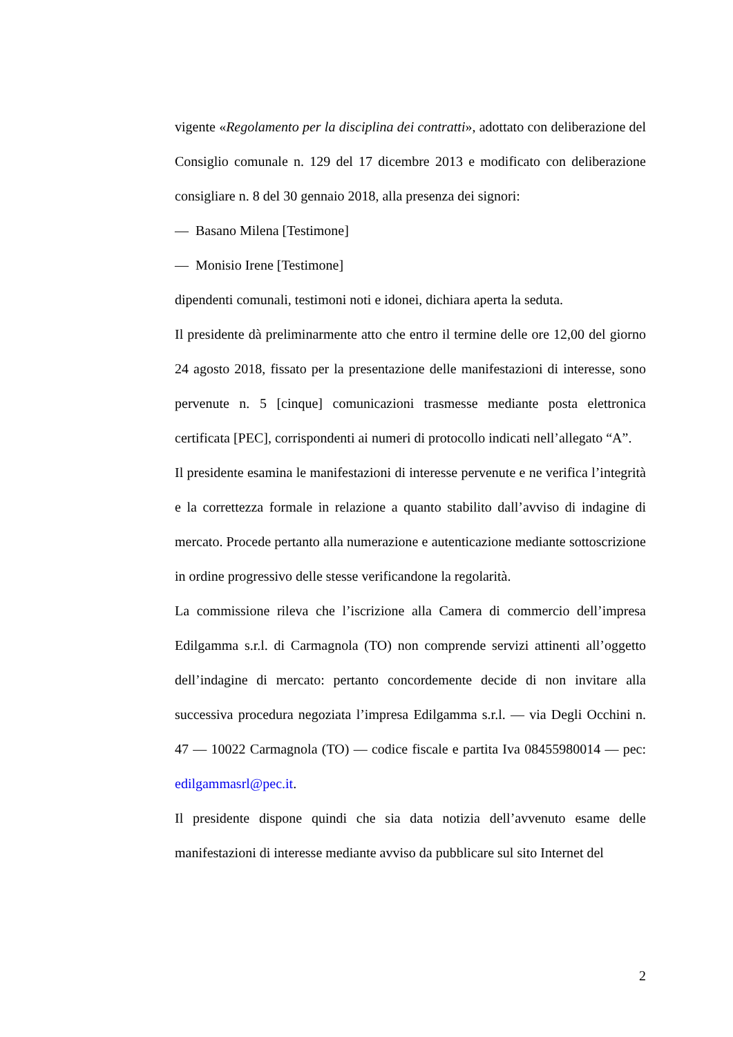vigente «Regolamento per la disciplina dei contratti», adottato con deliberazione del Consiglio comunale n. 129 del 17 dicembre 2013 e modificato con deliberazione consigliare n. 8 del 30 gennaio 2018, alla presenza dei signori:
— Basano Milena [Testimone]
— Monisio Irene [Testimone]
dipendenti comunali, testimoni noti e idonei, dichiara aperta la seduta.
Il presidente dà preliminarmente atto che entro il termine delle ore 12,00 del giorno 24 agosto 2018, fissato per la presentazione delle manifestazioni di interesse, sono pervenute n. 5 [cinque] comunicazioni trasmesse mediante posta elettronica certificata [PEC], corrispondenti ai numeri di protocollo indicati nell’allegato “A”.
Il presidente esamina le manifestazioni di interesse pervenute e ne verifica l’integrità e la correttezza formale in relazione a quanto stabilito dall’avviso di indagine di mercato. Procede pertanto alla numerazione e autenticazione mediante sottoscrizione in ordine progressivo delle stesse verificandone la regolarità.
La commissione rileva che l’iscrizione alla Camera di commercio dell’impresa Edilgamma s.r.l. di Carmagnola (TO) non comprende servizi attinenti all’oggetto dell’indagine di mercato: pertanto concordemente decide di non invitare alla successiva procedura negoziata l’impresa Edilgamma s.r.l. — via Degli Occhini n. 47 — 10022 Carmagnola (TO) — codice fiscale e partita Iva 08455980014 — pec: edilgammasrl@pec.it.
Il presidente dispone quindi che sia data notizia dell’avvenuto esame delle manifestazioni di interesse mediante avviso da pubblicare sul sito Internet del
2